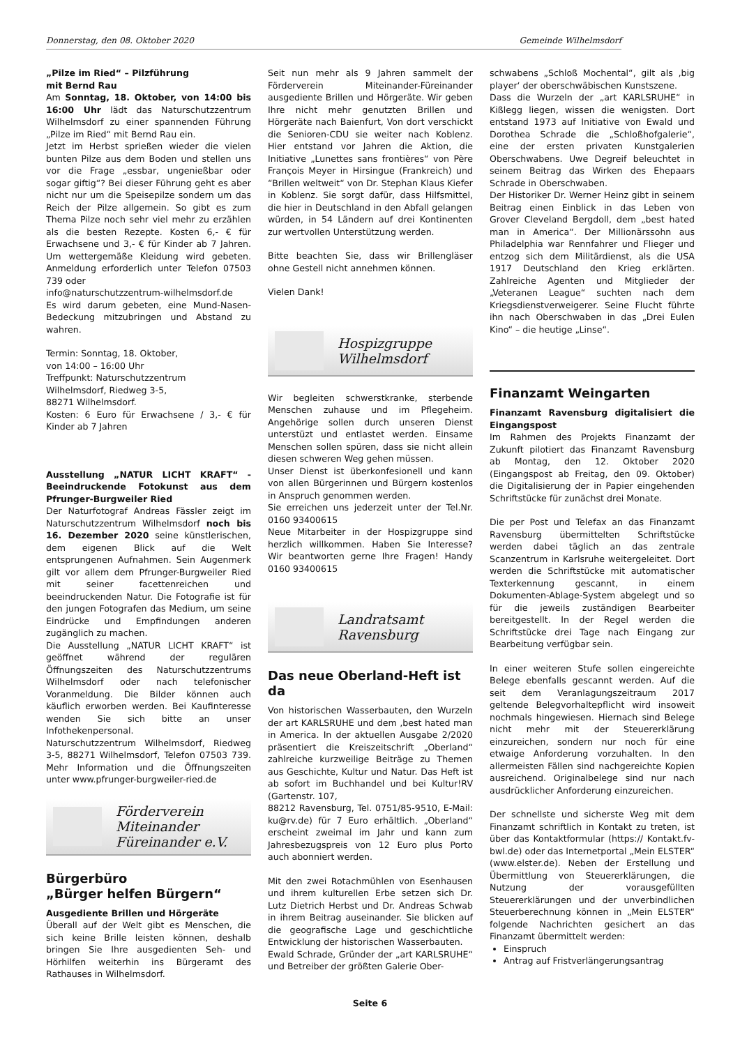Donnerstag, den 08. Oktober 2020 Gemeinde Wilhelmsdorf
„Pilze im Ried“ – Pilzführung
mit Bernd Rau
Am Sonntag, 18. Oktober, von 14:00 bis 16:00 Uhr lädt das Naturschutzzentrum Wilhelmsdorf zu einer spannenden Führung „Pilze im Ried“ mit Bernd Rau ein.
Jetzt im Herbst sprießen wieder die vielen bunten Pilze aus dem Boden und stellen uns vor die Frage „essbar, ungenießbar oder sogar giftig“? Bei dieser Führung geht es aber nicht nur um die Speisepilze sondern um das Reich der Pilze allgemein. So gibt es zum Thema Pilze noch sehr viel mehr zu erzählen als die besten Rezepte. Kosten 6,- € für Erwachsene und 3,- € für Kinder ab 7 Jahren. Um wettergemäße Kleidung wird gebeten. Anmeldung erforderlich unter Telefon 07503 739 oder
info@naturschutzzentrum-wilhelmsdorf.de
Es wird darum gebeten, eine Mund-Nasen-Bedeckung mitzubringen und Abstand zu wahren.
Termin: Sonntag, 18. Oktober,
von 14:00 – 16:00 Uhr
Treffpunkt: Naturschutzzentrum
Wilhelmsdorf, Riedweg 3-5,
88271 Wilhelmsdorf.
Kosten: 6 Euro für Erwachsene / 3,- € für Kinder ab 7 Jahren
Ausstellung „NATUR LICHT KRAFT“ - Beeindruckende Fotokunst aus dem Pfrunger-Burgweiler Ried
Der Naturfotograf Andreas Fässler zeigt im Naturschutzzentrum Wilhelmsdorf noch bis 16. Dezember 2020 seine künstlerischen, dem eigenen Blick auf die Welt entsprungenen Aufnahmen. Sein Augenmerk gilt vor allem dem Pfrunger-Burgweiler Ried mit seiner facettenreichen und beeindruckenden Natur. Die Fotografie ist für den jungen Fotografen das Medium, um seine Eindrücke und Empfindungen anderen zugänglich zu machen.
Die Ausstellung „NATUR LICHT KRAFT“ ist geöffnet während der regulären Öffnungszeiten des Naturschutzzentrums Wilhelmsdorf oder nach telefonischer Voranmeldung. Die Bilder können auch käuflich erworben werden. Bei Kaufinteresse wenden Sie sich bitte an unser Infothekenpersonal.
Naturschutzzentrum Wilhelmsdorf, Riedweg 3-5, 88271 Wilhelmsdorf, Telefon 07503 739. Mehr Information und die Öffnungszeiten unter www.pfrunger-burgweiler-ried.de
Förderverein
Miteinander
Füreinander e.V.
Bürgerbüro
„Bürger helfen Bürgern“
Ausgediente Brillen und Hörgeräte
Überall auf der Welt gibt es Menschen, die sich keine Brille leisten können, deshalb bringen Sie Ihre ausgedienten Seh- und Hörhilfen weiterhin ins Bürgeramt des Rathauses in Wilhelmsdorf.
Seit nun mehr als 9 Jahren sammelt der Förderverein Miteinander-Füreinander ausgediente Brillen und Hörgeräte. Wir geben Ihre nicht mehr genutzten Brillen und Hörgeräte nach Baienfurt, Von dort verschickt die Senioren-CDU sie weiter nach Koblenz. Hier entstand vor Jahren die Aktion, die Initiative „Lunettes sans frontières“ von Père François Meyer in Hirsingue (Frankreich) und “Brillen weltweit“ von Dr. Stephan Klaus Kiefer in Koblenz. Sie sorgt dafür, dass Hilfsmittel, die hier in Deutschland in den Abfall gelangen würden, in 54 Ländern auf drei Kontinenten zur wertvollen Unterstützung werden.
Bitte beachten Sie, dass wir Brillengläser ohne Gestell nicht annehmen können.
Vielen Dank!
Hospizgruppe
Wilhelmsdorf
Wir begleiten schwerstkranke, sterbende Menschen zuhause und im Pflegeheim. Angehörige sollen durch unseren Dienst unterstüzt und entlastet werden. Einsame Menschen sollen spüren, dass sie nicht allein diesen schweren Weg gehen müssen.
Unser Dienst ist überkonfesionell und kann von allen Bürgerinnen und Bürgern kostenlos in Anspruch genommen werden.
Sie erreichen uns jederzeit unter der Tel.Nr. 0160 93400615
Neue Mitarbeiter in der Hospizgruppe sind herzlich willkommen. Haben Sie Interesse? Wir beantworten gerne Ihre Fragen! Handy 0160 93400615
Landratsamt
Ravensburg
Das neue Oberland-Heft ist da
Von historischen Wasserbauten, den Wurzeln der art KARLSRUHE und dem ‚best hated man in America. In der aktuellen Ausgabe 2/2020 präsentiert die Kreiszeitschrift „Oberland“ zahlreiche kurzweilige Beiträge zu Themen aus Geschichte, Kultur und Natur. Das Heft ist ab sofort im Buchhandel und bei Kultur!RV (Gartenstr. 107,
88212 Ravensburg, Tel. 0751/85-9510, E-Mail: ku@rv.de) für 7 Euro erhältlich. „Oberland“ erscheint zweimal im Jahr und kann zum Jahresbezugspreis von 12 Euro plus Porto auch abonniert werden.
Mit den zwei Rotachmühlen von Esenhausen und ihrem kulturellen Erbe setzen sich Dr. Lutz Dietrich Herbst und Dr. Andreas Schwab in ihrem Beitrag auseinander. Sie blicken auf die geografische Lage und geschichtliche Entwicklung der historischen Wasserbauten.
Ewald Schrade, Gründer der „art KARLSRUHE“ und Betreiber der größten Galerie Ober-
schwabens „Schloß Mochental“, gilt als ‚big player‘ der oberschwäbischen Kunstszene.
Dass die Wurzeln der „art KARLSRUHE“ in Kißlegg liegen, wissen die wenigsten. Dort entstand 1973 auf Initiative von Ewald und Dorothea Schrade die „Schloßhofgalerie“, eine der ersten privaten Kunstgalerien Oberschwabens. Uwe Degreif beleuchtet in seinem Beitrag das Wirken des Ehepaars Schrade in Oberschwaben.
Der Historiker Dr. Werner Heinz gibt in seinem Beitrag einen Einblick in das Leben von Grover Cleveland Bergdoll, dem „best hated man in America“. Der Millionärssohn aus Philadelphia war Rennfahrer und Flieger und entzog sich dem Militärdienst, als die USA 1917 Deutschland den Krieg erklärten. Zahlreiche Agenten und Mitglieder der „Veteranen League“ suchten nach dem Kriegsdienstverweigerer. Seine Flucht führte ihn nach Oberschwaben in das „Drei Eulen Kino“ – die heutige „Linse“.
Finanzamt Weingarten
Finanzamt Ravensburg digitalisiert die Eingangspost
Im Rahmen des Projekts Finanzamt der Zukunft pilotiert das Finanzamt Ravensburg ab Montag, den 12. Oktober 2020 (Eingangspost ab Freitag, den 09. Oktober) die Digitalisierung der in Papier eingehenden Schriftstücke für zunächst drei Monate.
Die per Post und Telefax an das Finanzamt Ravensburg übermittelten Schriftstücke werden dabei täglich an das zentrale Scanzentrum in Karlsruhe weitergeleitet. Dort werden die Schriftstücke mit automatischer Texterkennung gescannt, in einem Dokumenten-Ablage-System abgelegt und so für die jeweils zuständigen Bearbeiter bereitgestellt. In der Regel werden die Schriftstücke drei Tage nach Eingang zur Bearbeitung verfügbar sein.
In einer weiteren Stufe sollen eingereichte Belege ebenfalls gescannt werden. Auf die seit dem Veranlagungszeitraum 2017 geltende Belegvorhaltepflicht wird insoweit nochmals hingewiesen. Hiernach sind Belege nicht mehr mit der Steuererklärung einzureichen, sondern nur noch für eine etwaige Anforderung vorzuhalten. In den allermeisten Fällen sind nachgereichte Kopien ausreichend. Originalbelege sind nur nach ausdrücklicher Anforderung einzureichen.
Der schnellste und sicherste Weg mit dem Finanzamt schriftlich in Kontakt zu treten, ist über das Kontaktformular (https:// Kontakt.fv-bwl.de) oder das Internetportal „Mein ELSTER“ (www.elster.de). Neben der Erstellung und Übermittlung von Steuererklärungen, die Nutzung der vorausgefüllten Steuererklärungen und der unverbindlichen Steuerberechnung können in „Mein ELSTER“ folgende Nachrichten gesichert an das Finanzamt übermittelt werden:
Einspruch
Antrag auf Fristverlängerungsantrag
Seite 6